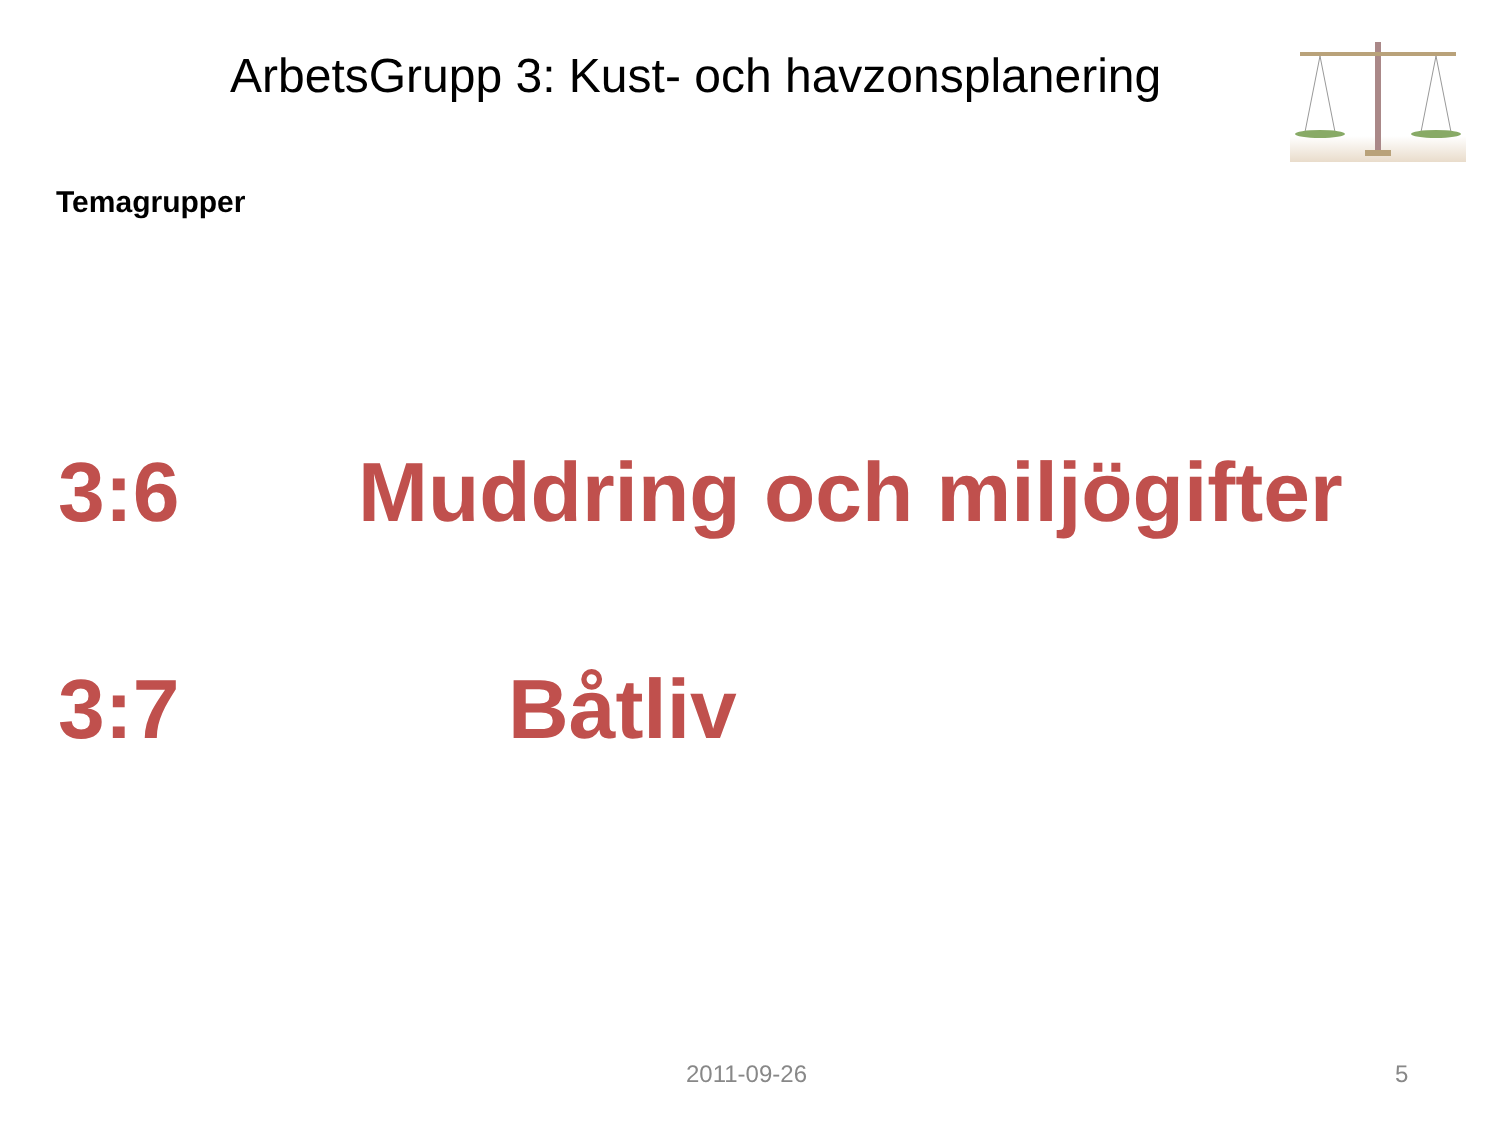ArbetsGrupp 3: Kust- och havzonsplanering
Temagrupper
3:6 Muddring och miljögifter
3:7 Båtliv
2011-09-26 5